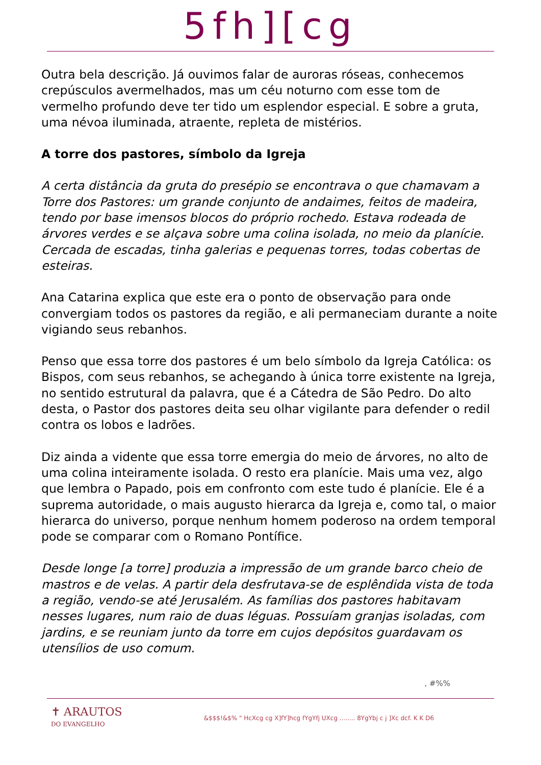5fh][cg
Outra bela descrição. Já ouvimos falar de auroras róseas, conhecemos crepúsculos avermelhados, mas um céu noturno com esse tom de vermelho profundo deve ter tido um esplendor especial. E sobre a gruta, uma névoa iluminada, atraente, repleta de mistérios.
A torre dos pastores, símbolo da Igreja
A certa distância da gruta do presépio se encontrava o que chamavam a Torre dos Pastores: um grande conjunto de andaimes, feitos de madeira, tendo por base imensos blocos do próprio rochedo. Estava rodeada de árvores verdes e se alçava sobre uma colina isolada, no meio da planície. Cercada de escadas, tinha galerias e pequenas torres, todas cobertas de esteiras.
Ana Catarina explica que este era o ponto de observação para onde convergiam todos os pastores da região, e ali permaneciam durante a noite vigiando seus rebanhos.
Penso que essa torre dos pastores é um belo símbolo da Igreja Católica: os Bispos, com seus rebanhos, se achegando à única torre existente na Igreja, no sentido estrutural da palavra, que é a Cátedra de São Pedro. Do alto desta, o Pastor dos pastores deita seu olhar vigilante para defender o redil contra os lobos e ladrões.
Diz ainda a vidente que essa torre emergia do meio de árvores, no alto de uma colina inteiramente isolada. O resto era planície. Mais uma vez, algo que lembra o Papado, pois em confronto com este tudo é planície. Ele é a suprema autoridade, o mais augusto hierarca da Igreja e, como tal, o maior hierarca do universo, porque nenhum homem poderoso na ordem temporal pode se comparar com o Romano Pontífice.
Desde longe [a torre] produzia a impressão de um grande barco cheio de mastros e de velas. A partir dela desfrutava-se de esplêndida vista de toda a região, vendo-se até Jerusalém. As famílias dos pastores habitavam nesses lugares, num raio de duas léguas. Possuíam granjas isoladas, com jardins, e se reuniam junto da torre em cujos depósitos guardavam os utensílios de uso comum.
, #%%
✝ ARAUTOS
DO EVANGELHO
&$$$!&$% " HcXcg cg X]fY]hcg fYgYfj UXcg ........ 8YgYbj c j ]Xc dcf. K K D6